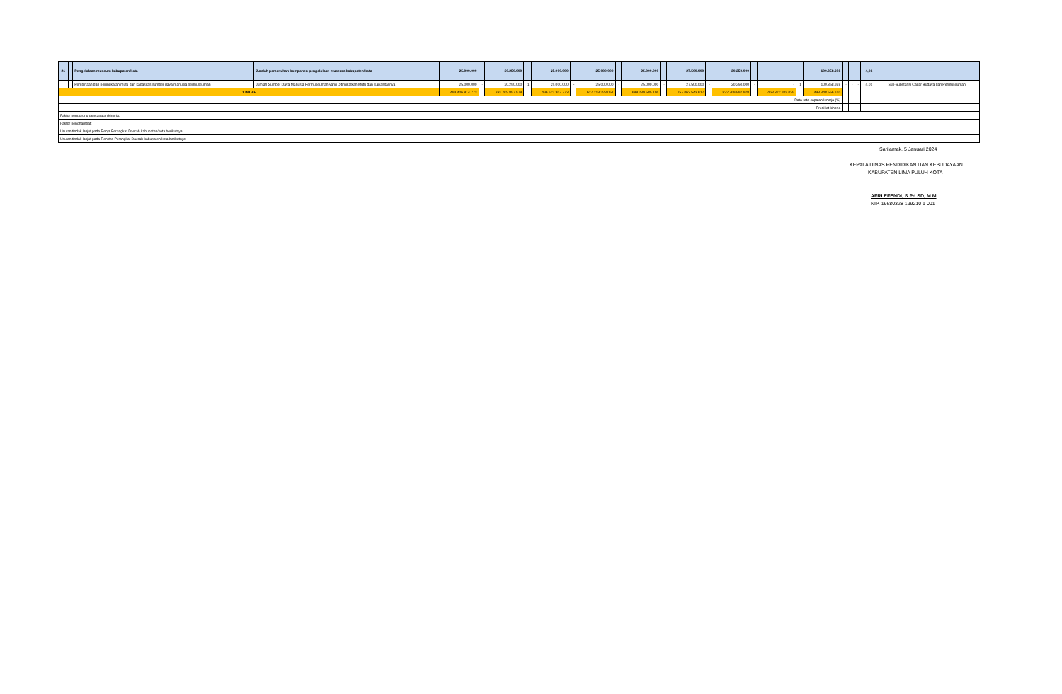| 21 | | Pengelolaan museum kabupaten/kota | Jumlah pemenuhan komponen pengelolaan museum kabupaten/kota | 25.000.000 | - | 30.250.000 | | 25.000.000 | | 25.000.000 | | 25.000.000 | | 27.500.000 | | 30.250.000 | | - | - | 100.358.698 | | - | | 4,01 | |
| | | Pembinaan dan peningkatan mutu dan kapasitas sumber daya manusia permuseuman | Jumlah Sumber Daya Manusia Permuseuman yang Ditingkatkan Mutu dan Kapasitasnya | 25.000.000 | - | 30.250.000 | 1 | 25.000.000 | - | 25.000.000 | - | 25.000.000 | - | 27.500.000 | - | 30.250.000 | - | - | 1 | 100.358.698 | - | - | - | 4,01 | Sub-Substansi Cagar Budaya dan Permuseuman |
| JUMLAH | | | | 493.406.814.773 | | 832.769.897.978 | | 496.622.307.773 | | 627.218.228.051 | | 688.239.585.106 | | 757.063.543.617 | | 832.769.897.978 | | 468.322.209.039 | | 493.348.556.740 | | | | | |
| Rata-rata capaian kinerja (%) | | | | | | | | | | | | | | | | | | | | | | | | | |
| Predikat kinerja | | | | | | | | | | | | | | | | | | | | | | | | | |
| Faktor pendorong pencapaian kinerja: | | | | | | | | | | | | | | | | | | | | | | | | | |
| Faktor penghambat: | | | | | | | | | | | | | | | | | | | | | | | | | |
| Usulan tindak lanjut pada Renja Perangkat Daerah kabupaten/kota berikutnya: | | | | | | | | | | | | | | | | | | | | | | | | | |
| Usulan tindak lanjut pada Renstra Perangkat Daerah kabupaten/kota berikutnya: | | | | | | | | | | | | | | | | | | | | | | | | | |
Sarilamak, 5 Januari 2024
KEPALA DINAS PENDIDIKAN DAN KEBUDAYAAN
KABUPATEN LIMA PULUH KOTA
AFRI EFENDI, S.Pd.SD, M.M
NIP. 19680328 199210 1 001